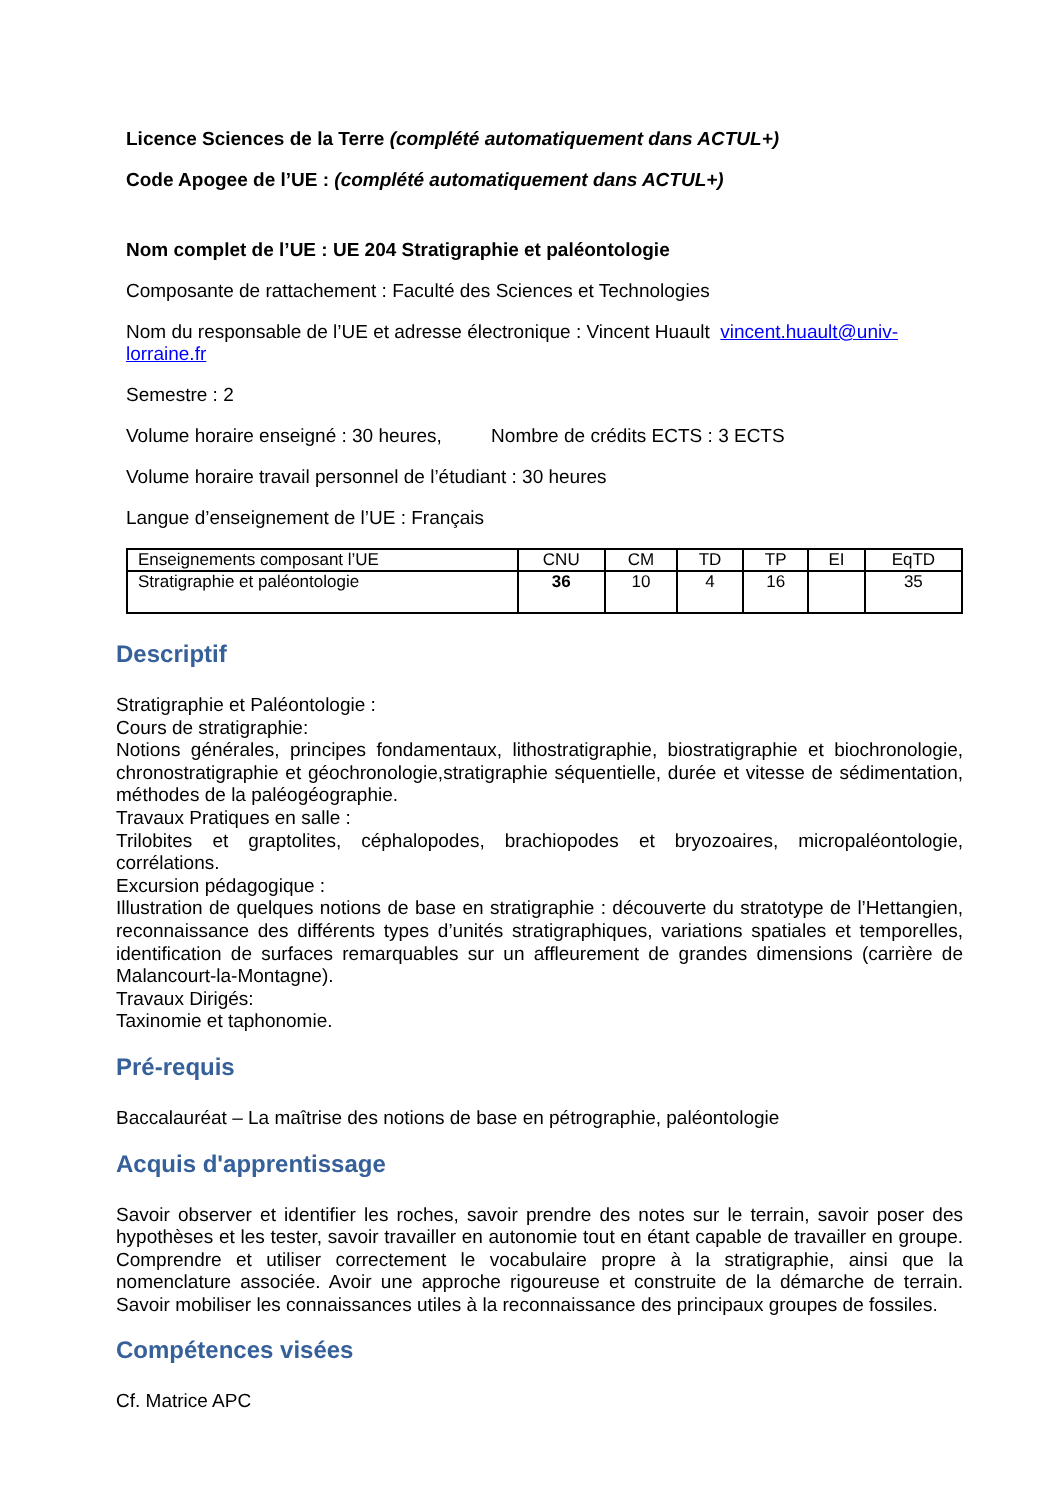Licence Sciences de la Terre (complété automatiquement dans ACTUL+)
Code Apogee de l’UE : (complété automatiquement dans ACTUL+)
Nom complet de l’UE : UE 204 Stratigraphie et paléontologie
Composante de rattachement : Faculté des Sciences et Technologies
Nom du responsable de l’UE et adresse électronique : Vincent Huault vincent.huault@univ-lorraine.fr
Semestre : 2
Volume horaire enseigné : 30 heures, Nombre de crédits ECTS : 3 ECTS
Volume horaire travail personnel de l’étudiant : 30 heures
Langue d’enseignement de l’UE : Français
| Enseignements composant l’UE | CNU | CM | TD | TP | EI | EqTD |
| Stratigraphie et paléontologie | 36 | 10 | 4 | 16 | | 35 |
Descriptif
Stratigraphie et Paléontologie :
Cours de stratigraphie:
Notions générales, principes fondamentaux, lithostratigraphie, biostratigraphie et biochronologie, chronostratigraphie et géochronologie,stratigraphie séquentielle, durée et vitesse de sédimentation, méthodes de la paléogéographie.
Travaux Pratiques en salle :
Trilobites et graptolites, céphalopodes, brachiopodes et bryozoaires, micropaléontologie, corrélations.
Excursion pédagogique :
Illustration de quelques notions de base en stratigraphie : découverte du stratotype de l’Hettangien, reconnaissance des différents types d’unités stratigraphiques, variations spatiales et temporelles, identification de surfaces remarquables sur un affleurement de grandes dimensions (carrière de Malancourt-la-Montagne).
Travaux Dirigés:
Taxinomie et taphonomie.
Pré-requis
Baccalauréat – La maîtrise des notions de base en pétrographie, paléontologie
Acquis d'apprentissage
Savoir observer et identifier les roches, savoir prendre des notes sur le terrain, savoir poser des hypothèses et les tester, savoir travailler en autonomie tout en étant capable de travailler en groupe. Comprendre et utiliser correctement le vocabulaire propre à la stratigraphie, ainsi que la nomenclature associée. Avoir une approche rigoureuse et construite de la démarche de terrain. Savoir mobiliser les connaissances utiles à la reconnaissance des principaux groupes de fossiles.
Compétences visées
Cf. Matrice APC